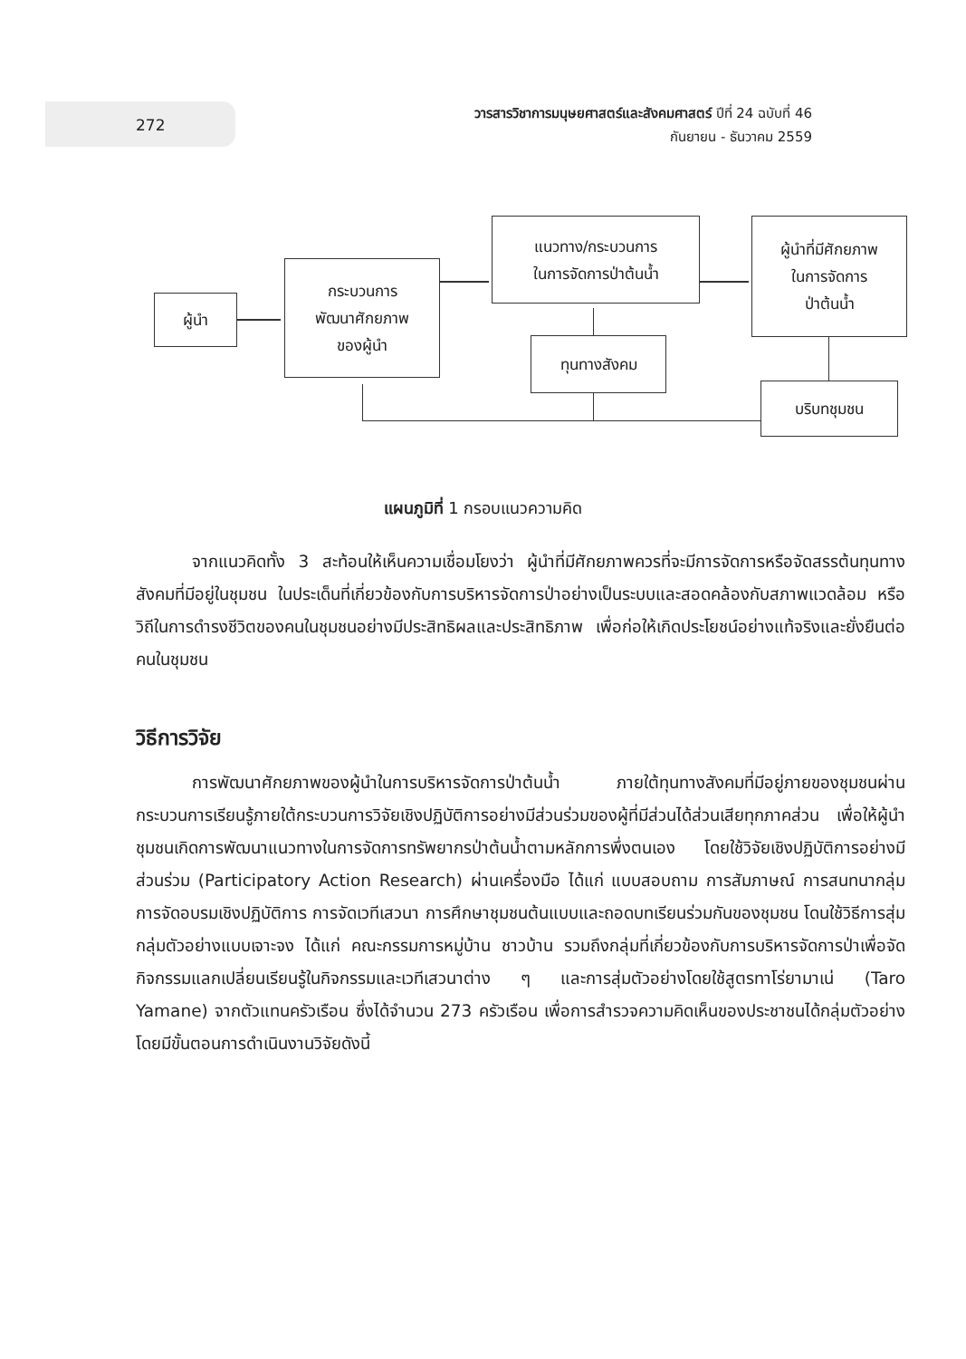272
วารสารวิชาการมนุษยศาสตร์และสังคมศาสตร์ ปีที่ 24 ฉบับที่ 46
กันยายน - ธันวาคม 2559
ผู้นำ
กระบวนการ
พัฒนาศักยภาพ
ของผู้นำ
แนวทาง/กระบวนการ
ในการจัดการป่าต้นน้ำ
ทุนทางสังคม
ผู้นำที่มีศักยภาพ
ในการจัดการ
ป่าต้นน้ำ
บริบทชุมชน
แผนภูมิที่ 1 กรอบแนวความคิด
จากแนวคิดทั้ง 3 สะท้อนให้เห็นความเชื่อมโยงว่า ผู้นำที่มีศักยภาพควรที่จะมีการจัดการหรือจัดสรรต้นทุนทางสังคมที่มีอยู่ในชุมชน ในประเด็นที่เกี่ยวข้องกับการบริหารจัดการป่าอย่างเป็นระบบและสอดคล้องกับสภาพแวดล้อม หรือวิถีในการดำรงชีวิตของคนในชุมชนอย่างมีประสิทธิผลและประสิทธิภาพ เพื่อก่อให้เกิดประโยชน์อย่างแท้จริงและยั่งยืนต่อคนในชุมชน
วิธีการวิจัย
การพัฒนาศักยภาพของผู้นำในการบริหารจัดการป่าต้นน้ำ ภายใต้ทุนทางสังคมที่มีอยู่ภายของชุมชนผ่านกระบวนการเรียนรู้ภายใต้กระบวนการวิจัยเชิงปฏิบัติการอย่างมีส่วนร่วมของผู้ที่มีส่วนได้ส่วนเสียทุกภาคส่วน เพื่อให้ผู้นำชุมชนเกิดการพัฒนาแนวทางในการจัดการทรัพยากรป่าต้นน้ำตามหลักการพึ่งตนเอง โดยใช้วิจัยเชิงปฏิบัติการอย่างมีส่วนร่วม (Participatory Action Research) ผ่านเครื่องมือ ได้แก่ แบบสอบถาม การสัมภาษณ์ การสนทนากลุ่ม การจัดอบรมเชิงปฏิบัติการ การจัดเวทีเสวนา การศึกษาชุมชนต้นแบบและถอดบทเรียนร่วมกันของชุมชน โดนใช้วิธีการสุ่มกลุ่มตัวอย่างแบบเจาะจง ได้แก่ คณะกรรมการหมู่บ้าน ชาวบ้าน รวมถึงกลุ่มที่เกี่ยวข้องกับการบริหารจัดการป่าเพื่อจัดกิจกรรมแลกเปลี่ยนเรียนรู้ในกิจกรรมและเวทีเสวนาต่าง ๆ และการสุ่มตัวอย่างโดยใช้สูตรทาโร่ยามาเน่ (Taro Yamane) จากตัวแทนครัวเรือน ซึ่งได้จำนวน 273 ครัวเรือน เพื่อการสำรวจความคิดเห็นของประชาชนได้กลุ่มตัวอย่าง โดยมีขั้นตอนการดำเนินงานวิจัยดังนี้